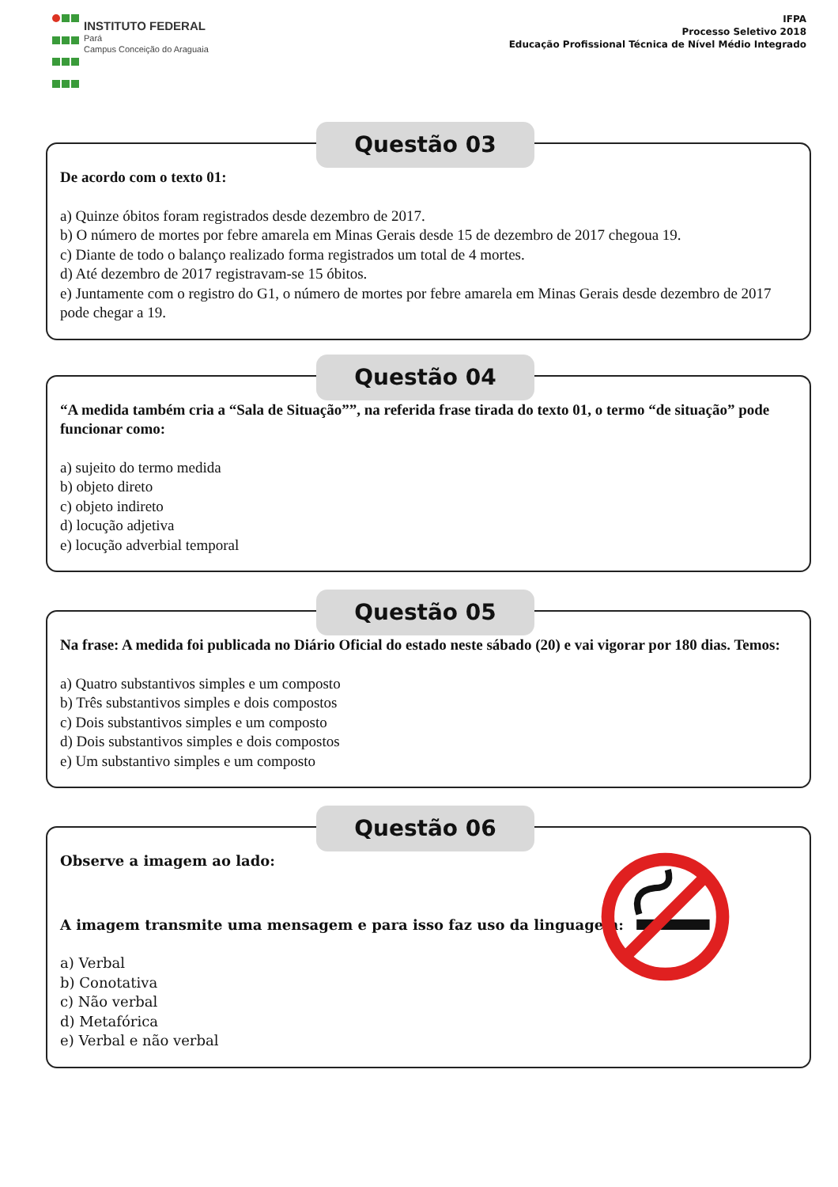INSTITUTO FEDERAL
Pará
Campus Conceição do Araguaia
IFPA
Processo Seletivo 2018
Educação Profissional Técnica de Nível Médio Integrado
Questão 03
De acordo com o texto 01:
a) Quinze óbitos foram registrados desde dezembro de 2017.
b) O número de mortes por febre amarela em Minas Gerais desde 15 de dezembro de 2017 chegoua 19.
c) Diante de todo o balanço realizado forma registrados um total de 4 mortes.
d) Até dezembro de 2017 registravam-se 15 óbitos.
e) Juntamente com o registro do G1, o número de mortes por febre amarela em Minas Gerais desde dezembro de 2017 pode chegar a 19.
Questão 04
“A medida também cria a “Sala de Situação””, na referida frase tirada do texto 01, o termo “de situação” pode funcionar como:
a) sujeito do termo medida
b) objeto direto
c) objeto indireto
d) locução adjetiva
e) locução adverbial temporal
Questão 05
Na frase: A medida foi publicada no Diário Oficial do estado neste sábado (20) e vai vigorar por 180 dias. Temos:
a) Quatro substantivos simples e um composto
b) Três substantivos simples e dois compostos
c) Dois substantivos simples e um composto
d) Dois substantivos simples e dois compostos
e) Um substantivo simples e um composto
Questão 06
Observe a imagem ao lado:
A imagem transmite uma mensagem e para isso faz uso da linguagem:
a) Verbal
b) Conotativa
c) Não verbal
d) Metafórica
e) Verbal e não verbal